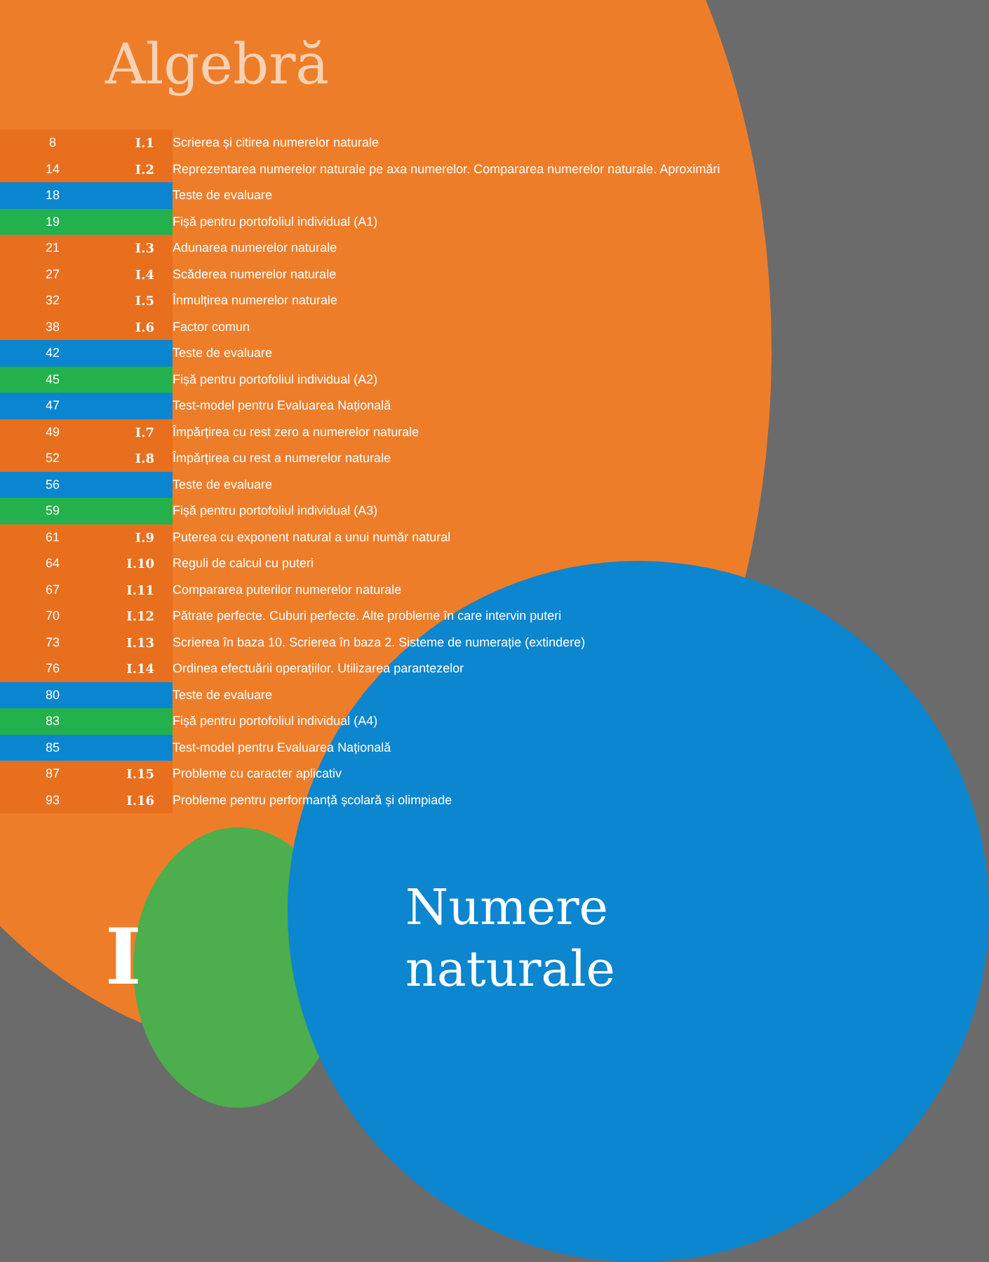Algebră
| 8 | I.1 | | Scrierea și citirea numerelor naturale |
| 14 | I.2 | | Reprezentarea numerelor naturale pe axa numerelor. Compararea numerelor naturale. Aproximări |
| 18 | | | Teste de evaluare |
| 19 | | | Fișă pentru portofoliul individual (A1) |
| 21 | I.3 | | Adunarea numerelor naturale |
| 27 | I.4 | | Scăderea numerelor naturale |
| 32 | I.5 | | Înmulțirea numerelor naturale |
| 38 | I.6 | | Factor comun |
| 42 | | | Teste de evaluare |
| 45 | | | Fișă pentru portofoliul individual (A2) |
| 47 | | | Test-model pentru Evaluarea Națională |
| 49 | I.7 | | Împărțirea cu rest zero a numerelor naturale |
| 52 | I.8 | | Împărțirea cu rest a numerelor naturale |
| 56 | | | Teste de evaluare |
| 59 | | | Fișă pentru portofoliul individual (A3) |
| 61 | I.9 | | Puterea cu exponent natural a unui număr natural |
| 64 | I.10 | | Reguli de calcul cu puteri |
| 67 | I.11 | | Compararea puterilor numerelor naturale |
| 70 | I.12 | | Pătrate perfecte. Cuburi perfecte. Alte probleme în care intervin puteri |
| 73 | I.13 | | Scrierea în baza 10. Scrierea în baza 2. Sisteme de numerație (extindere) |
| 76 | I.14 | | Ordinea efectuării operațiilor. Utilizarea parantezelor |
| 80 | | | Teste de evaluare |
| 83 | | | Fișă pentru portofoliul individual (A4) |
| 85 | | | Test-model pentru Evaluarea Națională |
| 87 | I.15 | | Probleme cu caracter aplicativ |
| 93 | I.16 | | Probleme pentru performanță școlară și olimpiade |
I
Numere
naturale